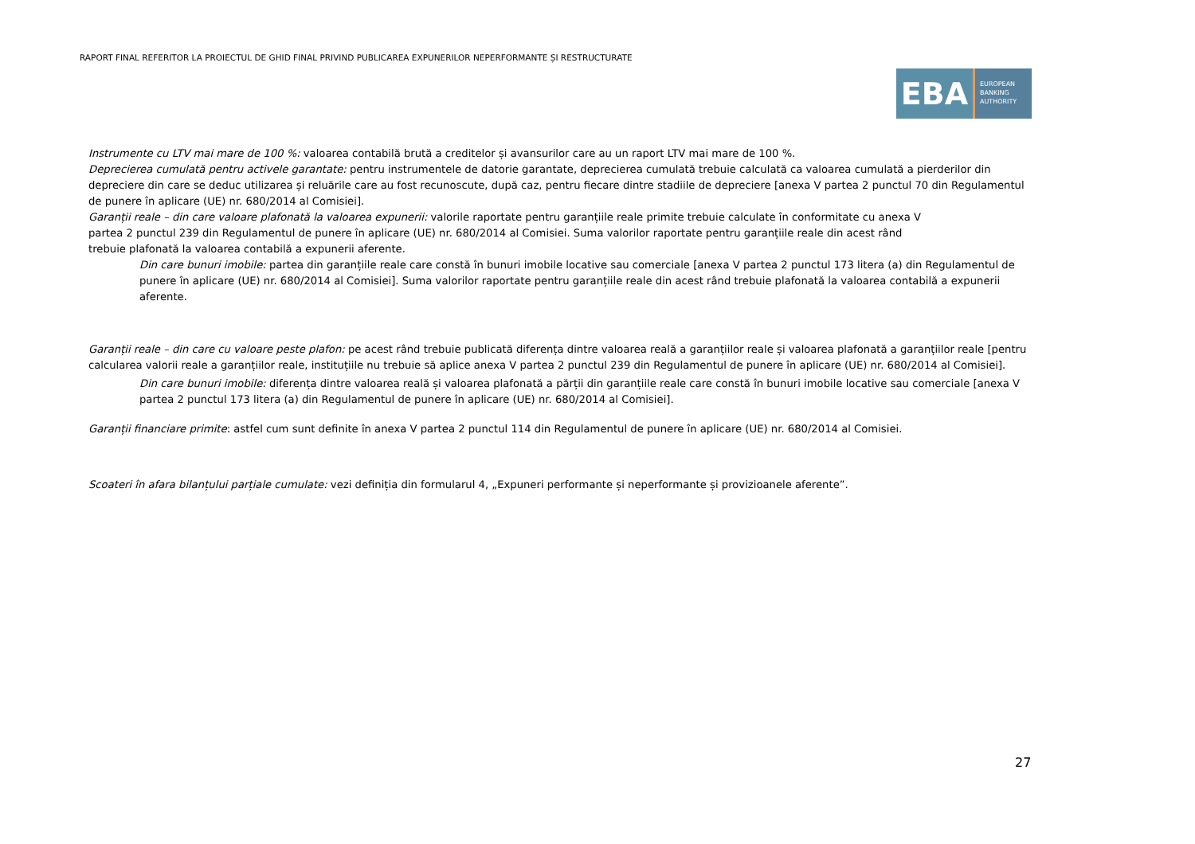RAPORT FINAL REFERITOR LA PROIECTUL DE GHID FINAL PRIVIND PUBLICAREA EXPUNERILOR NEPERFORMANTE ȘI RESTRUCTURATE
EBA
EUROPEAN
BANKING
AUTHORITY
Instrumente cu LTV mai mare de 100 %: valoarea contabilă brută a creditelor și avansurilor care au un raport LTV mai mare de 100 %.
Deprecierea cumulată pentru activele garantate: pentru instrumentele de datorie garantate, deprecierea cumulată trebuie calculată ca valoarea cumulată a pierderilor din depreciere din care se deduc utilizarea și reluările care au fost recunoscute, după caz, pentru fiecare dintre stadiile de depreciere [anexa V partea 2 punctul 70 din Regulamentul de punere în aplicare (UE) nr. 680/2014 al Comisiei].
Garanții reale – din care valoare plafonată la valoarea expunerii: valorile raportate pentru garanțiile reale primite trebuie calculate în conformitate cu anexa V partea 2 punctul 239 din Regulamentul de punere în aplicare (UE) nr. 680/2014 al Comisiei. Suma valorilor raportate pentru garanțiile reale din acest rând trebuie plafonată la valoarea contabilă a expunerii aferente.
Din care bunuri imobile: partea din garanțiile reale care constă în bunuri imobile locative sau comerciale [anexa V partea 2 punctul 173 litera (a) din Regulamentul de punere în aplicare (UE) nr. 680/2014 al Comisiei]. Suma valorilor raportate pentru garanțiile reale din acest rând trebuie plafonată la valoarea contabilă a expunerii aferente.
Garanții reale – din care cu valoare peste plafon: pe acest rând trebuie publicată diferența dintre valoarea reală a garanțiilor reale și valoarea plafonată a garanțiilor reale [pentru calcularea valorii reale a garanțiilor reale, instituțiile nu trebuie să aplice anexa V partea 2 punctul 239 din Regulamentul de punere în aplicare (UE) nr. 680/2014 al Comisiei].
Din care bunuri imobile: diferența dintre valoarea reală și valoarea plafonată a părții din garanțiile reale care constă în bunuri imobile locative sau comerciale [anexa V partea 2 punctul 173 litera (a) din Regulamentul de punere în aplicare (UE) nr. 680/2014 al Comisiei].
Garanții financiare primite: astfel cum sunt definite în anexa V partea 2 punctul 114 din Regulamentul de punere în aplicare (UE) nr. 680/2014 al Comisiei.
Scoateri în afara bilanțului parțiale cumulate: vezi definiția din formularul 4, „Expuneri performante și neperformante și provizioanele aferente”.
27